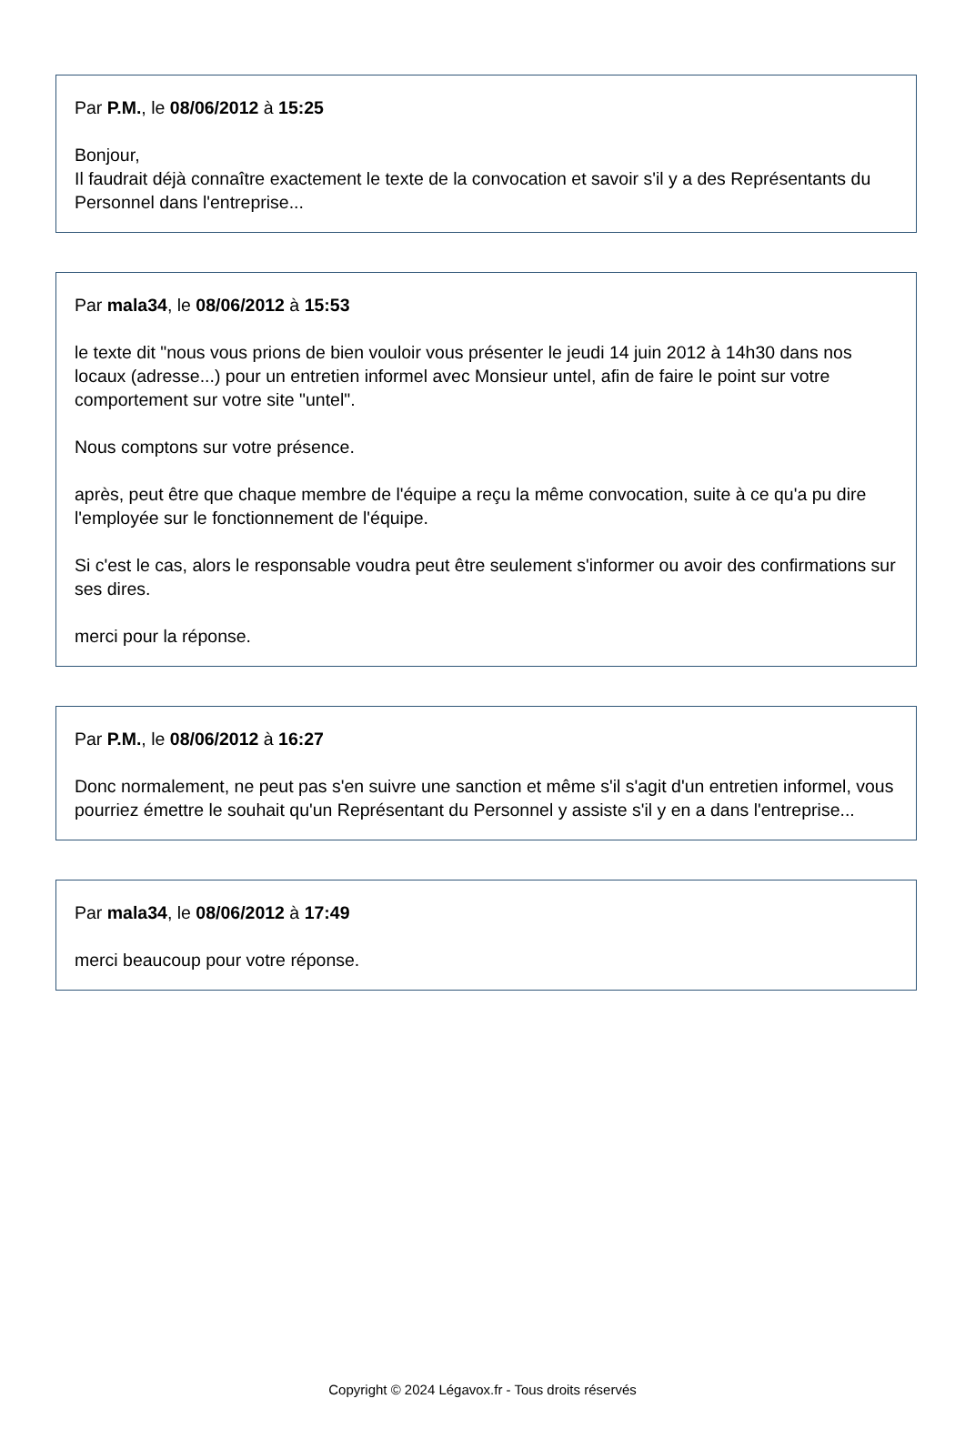Par P.M., le 08/06/2012 à 15:25
Bonjour,
Il faudrait déjà connaître exactement le texte de la convocation et savoir s'il y a des Représentants du Personnel dans l'entreprise...
Par mala34, le 08/06/2012 à 15:53
le texte dit "nous vous prions de bien vouloir vous présenter le jeudi 14 juin 2012 à 14h30 dans nos locaux (adresse...) pour un entretien informel avec Monsieur untel, afin de faire le point sur votre comportement sur votre site "untel".
Nous comptons sur votre présence.
après, peut être que chaque membre de l'équipe a reçu la même convocation, suite à ce qu'a pu dire l'employée sur le fonctionnement de l'équipe.
Si c'est le cas, alors le responsable voudra peut être seulement s'informer ou avoir des confirmations sur ses dires.
merci pour la réponse.
Par P.M., le 08/06/2012 à 16:27
Donc normalement, ne peut pas s'en suivre une sanction et même s'il s'agit d'un entretien informel, vous pourriez émettre le souhait qu'un Représentant du Personnel y assiste s'il y en a dans l'entreprise...
Par mala34, le 08/06/2012 à 17:49
merci beaucoup pour votre réponse.
Copyright © 2024 Légavox.fr - Tous droits réservés